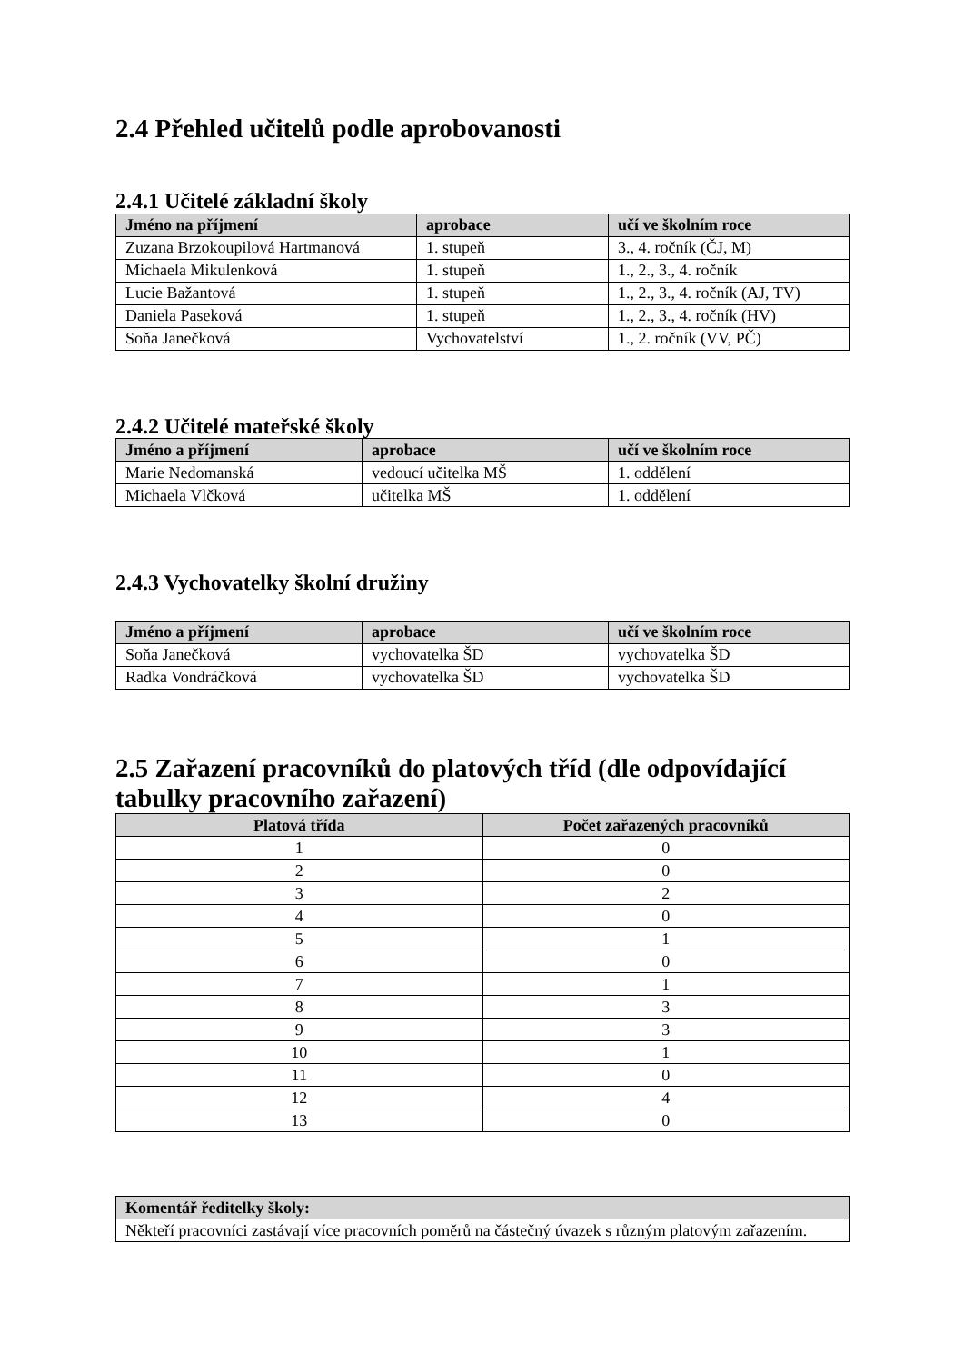2.4 Přehled učitelů podle aprobovanosti
2.4.1 Učitelé základní školy
| Jméno na příjmení | aprobace | učí ve školním roce |
| --- | --- | --- |
| Zuzana Brzokoupilová Hartmanová | 1. stupeň | 3., 4. ročník (ČJ, M) |
| Michaela Mikulenková | 1. stupeň | 1., 2., 3., 4. ročník |
| Lucie Bažantová | 1. stupeň | 1., 2., 3., 4. ročník (AJ, TV) |
| Daniela Paseková | 1. stupeň | 1., 2., 3., 4. ročník (HV) |
| Soňa Janečková | Vychovatelství | 1., 2. ročník (VV, PČ) |
2.4.2 Učitelé mateřské školy
| Jméno a příjmení | aprobace | učí ve školním roce |
| --- | --- | --- |
| Marie Nedomanská | vedoucí učitelka MŠ | 1. oddělení |
| Michaela Vlčková | učitelka MŠ | 1. oddělení |
2.4.3 Vychovatelky školní družiny
| Jméno a příjmení | aprobace | učí ve školním roce |
| --- | --- | --- |
| Soňa Janečková | vychovatelka ŠD | vychovatelka ŠD |
| Radka Vondráčková | vychovatelka ŠD | vychovatelka ŠD |
2.5 Zařazení pracovníků do platových tříd (dle odpovídající tabulky pracovního zařazení)
| Platová třída | Počet zařazených pracovníků |
| --- | --- |
| 1 | 0 |
| 2 | 0 |
| 3 | 2 |
| 4 | 0 |
| 5 | 1 |
| 6 | 0 |
| 7 | 1 |
| 8 | 3 |
| 9 | 3 |
| 10 | 1 |
| 11 | 0 |
| 12 | 4 |
| 13 | 0 |
| Komentář ředitelky školy: |
| --- |
| Někteří pracovníci zastávají více pracovních poměrů na částečný úvazek s různým platovým zařazením. |